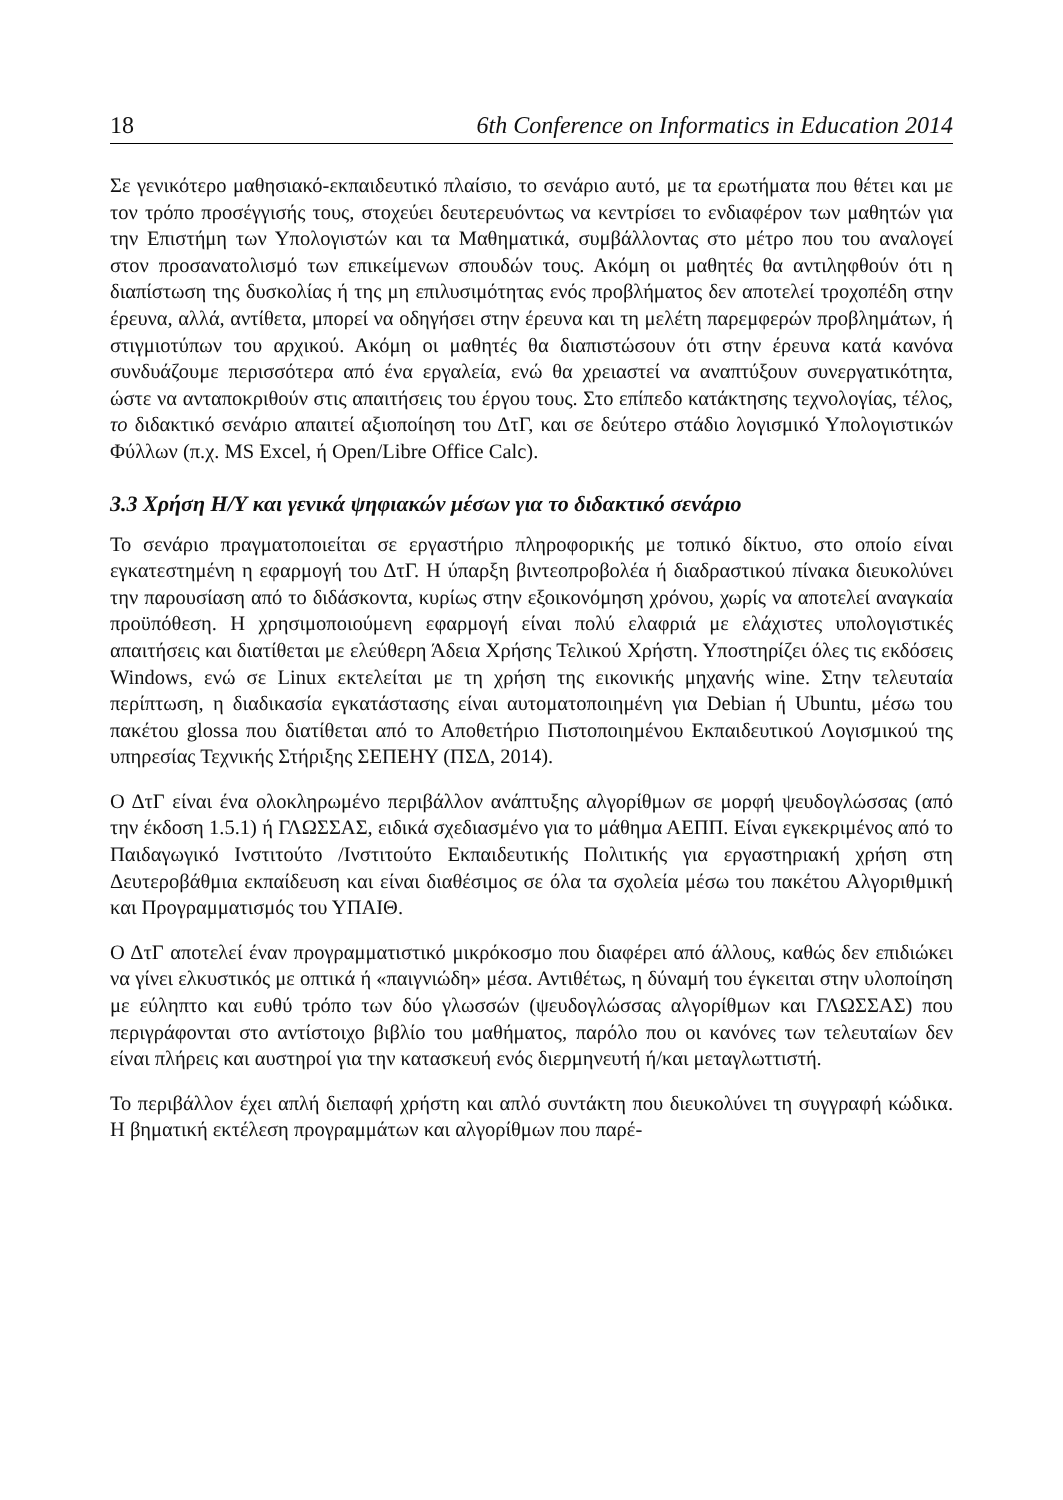18 6th Conference on Informatics in Education 2014
Σε γενικότερο μαθησιακό-εκπαιδευτικό πλαίσιο, το σενάριο αυτό, με τα ερωτήματα που θέτει και με τον τρόπο προσέγγισής τους, στοχεύει δευτερευόντως να κεντρίσει το ενδιαφέρον των μαθητών για την Επιστήμη των Υπολογιστών και τα Μαθηματικά, συμβάλλοντας στο μέτρο που του αναλογεί στον προσανατολισμό των επικείμενων σπουδών τους. Ακόμη οι μαθητές θα αντιληφθούν ότι η διαπίστωση της δυσκολίας ή της μη επιλυσιμότητας ενός προβλήματος δεν αποτελεί τροχοπέδη στην έρευνα, αλλά, αντίθετα, μπορεί να οδηγήσει στην έρευνα και τη μελέτη παρεμφερών προβλημάτων, ή στιγμιοτύπων του αρχικού. Ακόμη οι μαθητές θα διαπιστώσουν ότι στην έρευνα κατά κανόνα συνδυάζουμε περισσότερα από ένα εργαλεία, ενώ θα χρειαστεί να αναπτύξουν συνεργατικότητα, ώστε να ανταποκριθούν στις απαιτήσεις του έργου τους. Στο επίπεδο κατάκτησης τεχνολογίας, τέλος, το διδακτικό σενάριο απαιτεί αξιοποίηση του ΔτΓ, και σε δεύτερο στάδιο λογισμικό Υπολογιστικών Φύλλων (π.χ. MS Excel, ή Open/Libre Office Calc).
3.3 Χρήση Η/Υ και γενικά ψηφιακών μέσων για το διδακτικό σενάριο
Το σενάριο πραγματοποιείται σε εργαστήριο πληροφορικής με τοπικό δίκτυο, στο οποίο είναι εγκατεστημένη η εφαρμογή του ΔτΓ. Η ύπαρξη βιντεοπροβολέα ή διαδραστικού πίνακα διευκολύνει την παρουσίαση από το διδάσκοντα, κυρίως στην εξοικονόμηση χρόνου, χωρίς να αποτελεί αναγκαία προϋπόθεση. Η χρησιμοποιούμενη εφαρμογή είναι πολύ ελαφριά με ελάχιστες υπολογιστικές απαιτήσεις και διατίθεται με ελεύθερη Άδεια Χρήσης Τελικού Χρήστη. Υποστηρίζει όλες τις εκδόσεις Windows, ενώ σε Linux εκτελείται με τη χρήση της εικονικής μηχανής wine. Στην τελευταία περίπτωση, η διαδικασία εγκατάστασης είναι αυτοματοποιημένη για Debian ή Ubuntu, μέσω του πακέτου glossa που διατίθεται από το Αποθετήριο Πιστοποιημένου Εκπαιδευτικού Λογισμικού της υπηρεσίας Τεχνικής Στήριξης ΣΕΠΕΗΥ (ΠΣΔ, 2014).
Ο ΔτΓ είναι ένα ολοκληρωμένο περιβάλλον ανάπτυξης αλγορίθμων σε μορφή ψευδογλώσσας (από την έκδοση 1.5.1) ή ΓΛΩΣΣΑΣ, ειδικά σχεδιασμένο για το μάθημα ΑΕΠΠ. Είναι εγκεκριμένος από το Παιδαγωγικό Ινστιτούτο /Ινστιτούτο Εκπαιδευτικής Πολιτικής για εργαστηριακή χρήση στη Δευτεροβάθμια εκπαίδευση και είναι διαθέσιμος σε όλα τα σχολεία μέσω του πακέτου Αλγοριθμική και Προγραμματισμός του ΥΠΑΙΘ.
Ο ΔτΓ αποτελεί έναν προγραμματιστικό μικρόκοσμο που διαφέρει από άλλους, καθώς δεν επιδιώκει να γίνει ελκυστικός με οπτικά ή «παιγνιώδη» μέσα. Αντιθέτως, η δύναμή του έγκειται στην υλοποίηση με εύληπτο και ευθύ τρόπο των δύο γλωσσών (ψευδογλώσσας αλγορίθμων και ΓΛΩΣΣΑΣ) που περιγράφονται στο αντίστοιχο βιβλίο του μαθήματος, παρόλο που οι κανόνες των τελευταίων δεν είναι πλήρεις και αυστηροί για την κατασκευή ενός διερμηνευτή ή/και μεταγλωττιστή.
Το περιβάλλον έχει απλή διεπαφή χρήστη και απλό συντάκτη που διευκολύνει τη συγγραφή κώδικα. Η βηματική εκτέλεση προγραμμάτων και αλγορίθμων που παρέ-